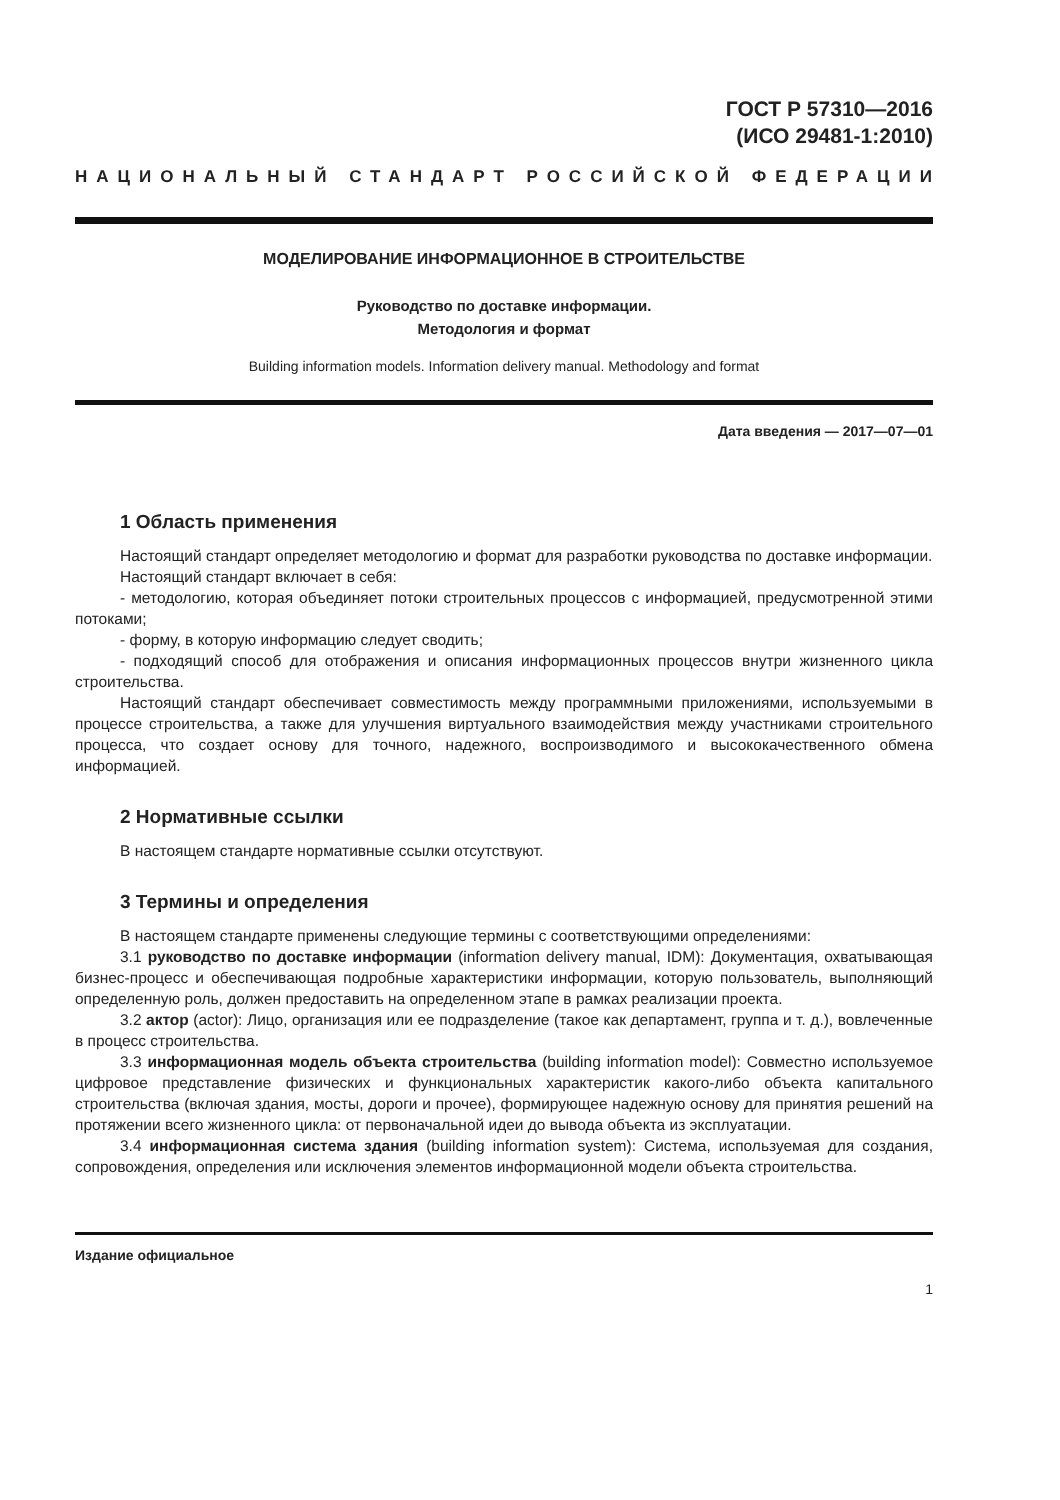ГОСТ Р 57310—2016
(ИСО 29481-1:2010)
НАЦИОНАЛЬНЫЙ СТАНДАРТ РОССИЙСКОЙ ФЕДЕРАЦИИ
МОДЕЛИРОВАНИЕ ИНФОРМАЦИОННОЕ В СТРОИТЕЛЬСТВЕ
Руководство по доставке информации.
Методология и формат
Building information models. Information delivery manual. Methodology and format
Дата введения — 2017—07—01
1 Область применения
Настоящий стандарт определяет методологию и формат для разработки руководства по доставке информации.
Настоящий стандарт включает в себя:
- методологию, которая объединяет потоки строительных процессов с информацией, предусмотренной этими потоками;
- форму, в которую информацию следует сводить;
- подходящий способ для отображения и описания информационных процессов внутри жизненного цикла строительства.
Настоящий стандарт обеспечивает совместимость между программными приложениями, используемыми в процессе строительства, а также для улучшения виртуального взаимодействия между участниками строительного процесса, что создает основу для точного, надежного, воспроизводимого и высококачественного обмена информацией.
2 Нормативные ссылки
В настоящем стандарте нормативные ссылки отсутствуют.
3 Термины и определения
В настоящем стандарте применены следующие термины с соответствующими определениями:
3.1 руководство по доставке информации (information delivery manual, IDM): Документация, охватывающая бизнес-процесс и обеспечивающая подробные характеристики информации, которую пользователь, выполняющий определенную роль, должен предоставить на определенном этапе в рамках реализации проекта.
3.2 актор (actor): Лицо, организация или ее подразделение (такое как департамент, группа и т. д.), вовлеченные в процесс строительства.
3.3 информационная модель объекта строительства (building information model): Совместно используемое цифровое представление физических и функциональных характеристик какого-либо объекта капитального строительства (включая здания, мосты, дороги и прочее), формирующее надежную основу для принятия решений на протяжении всего жизненного цикла: от первоначальной идеи до вывода объекта из эксплуатации.
3.4 информационная система здания (building information system): Система, используемая для создания, сопровождения, определения или исключения элементов информационной модели объекта строительства.
Издание официальное
1